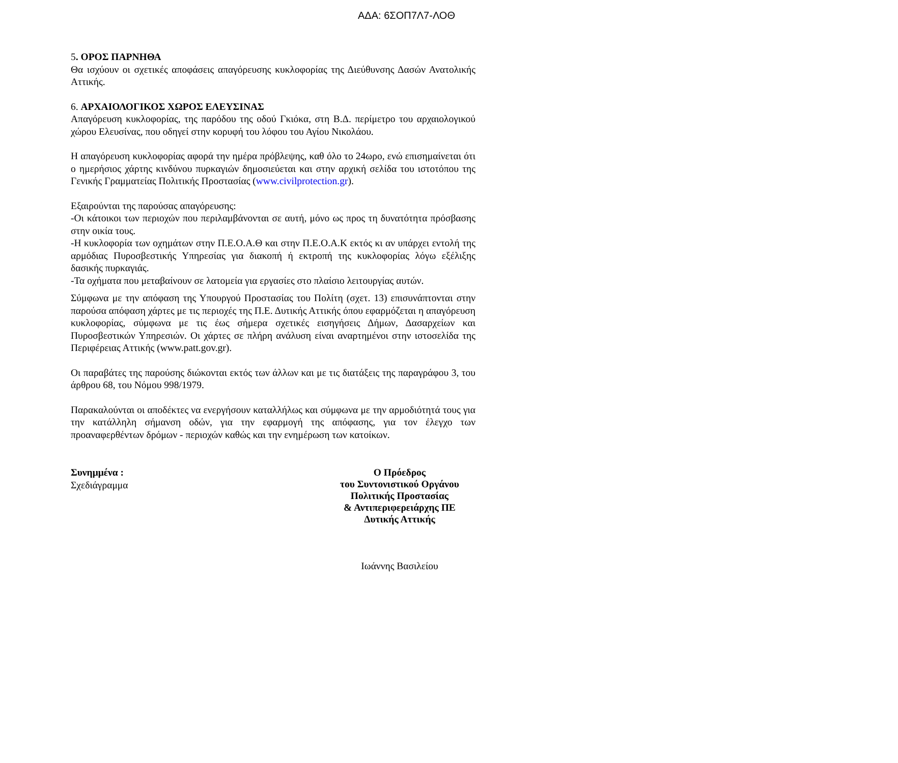ΑΔΑ: 6ΣΟΠ7Λ7-ΛΟΘ
5. ΟΡΟΣ ΠΑΡΝΗΘΑ
Θα ισχύουν οι σχετικές αποφάσεις απαγόρευσης κυκλοφορίας της Διεύθυνσης Δασών Ανατολικής Αττικής.
6. ΑΡΧΑΙΟΛΟΓΙΚΟΣ ΧΩΡΟΣ ΕΛΕΥΣΙΝΑΣ
Απαγόρευση κυκλοφορίας, της παρόδου της οδού Γκιόκα, στη Β.Δ. περίμετρο του αρχαιολογικού χώρου Ελευσίνας, που οδηγεί στην κορυφή του λόφου του Αγίου Νικολάου.
Η απαγόρευση κυκλοφορίας αφορά την ημέρα πρόβλεψης, καθ όλο το 24ωρο, ενώ επισημαίνεται ότι ο ημερήσιος χάρτης κινδύνου πυρκαγιών δημοσιεύεται και στην αρχική σελίδα του ιστοτόπου της Γενικής Γραμματείας Πολιτικής Προστασίας (www.civilprotection.gr).
Εξαιρούνται της παρούσας απαγόρευσης:
-Οι κάτοικοι των περιοχών που περιλαμβάνονται σε αυτή, μόνο ως προς τη δυνατότητα πρόσβασης στην οικία τους.
-Η κυκλοφορία των οχημάτων στην Π.Ε.Ο.Α.Θ και στην Π.Ε.Ο.Α.Κ εκτός κι αν υπάρχει εντολή της αρμόδιας Πυροσβεστικής Υπηρεσίας για διακοπή ή εκτροπή της κυκλοφορίας λόγω εξέλιξης δασικής πυρκαγιάς.
-Τα οχήματα που μεταβαίνουν σε λατομεία για εργασίες στο πλαίσιο λειτουργίας αυτών.
Σύμφωνα με την απόφαση της Υπουργού Προστασίας του Πολίτη (σχετ. 13) επισυνάπτονται στην παρούσα απόφαση χάρτες με τις περιοχές της Π.Ε. Δυτικής Αττικής όπου εφαρμόζεται η απαγόρευση κυκλοφορίας, σύμφωνα με τις έως σήμερα σχετικές εισηγήσεις Δήμων, Δασαρχείων και Πυροσβεστικών Υπηρεσιών. Οι χάρτες σε πλήρη ανάλυση είναι αναρτημένοι στην ιστοσελίδα της Περιφέρειας Αττικής (www.patt.gov.gr).
Οι παραβάτες της παρούσης διώκονται εκτός των άλλων και με τις διατάξεις της παραγράφου 3, του άρθρου 68, του Νόμου 998/1979.
Παρακαλούνται οι αποδέκτες να ενεργήσουν καταλλήλως και σύμφωνα με την αρμοδιότητά τους για την κατάλληλη σήμανση οδών, για την εφαρμογή της απόφασης, για τον έλεγχο των προαναφερθέντων δρόμων - περιοχών καθώς και την ενημέρωση των κατοίκων.
Συνημμένα :
Σχεδιάγραμμα
Ο Πρόεδρος
του Συντονιστικού Οργάνου
Πολιτικής Προστασίας
& Αντιπεριφερειάρχης ΠΕ
Δυτικής Αττικής
Ιωάννης Βασιλείου